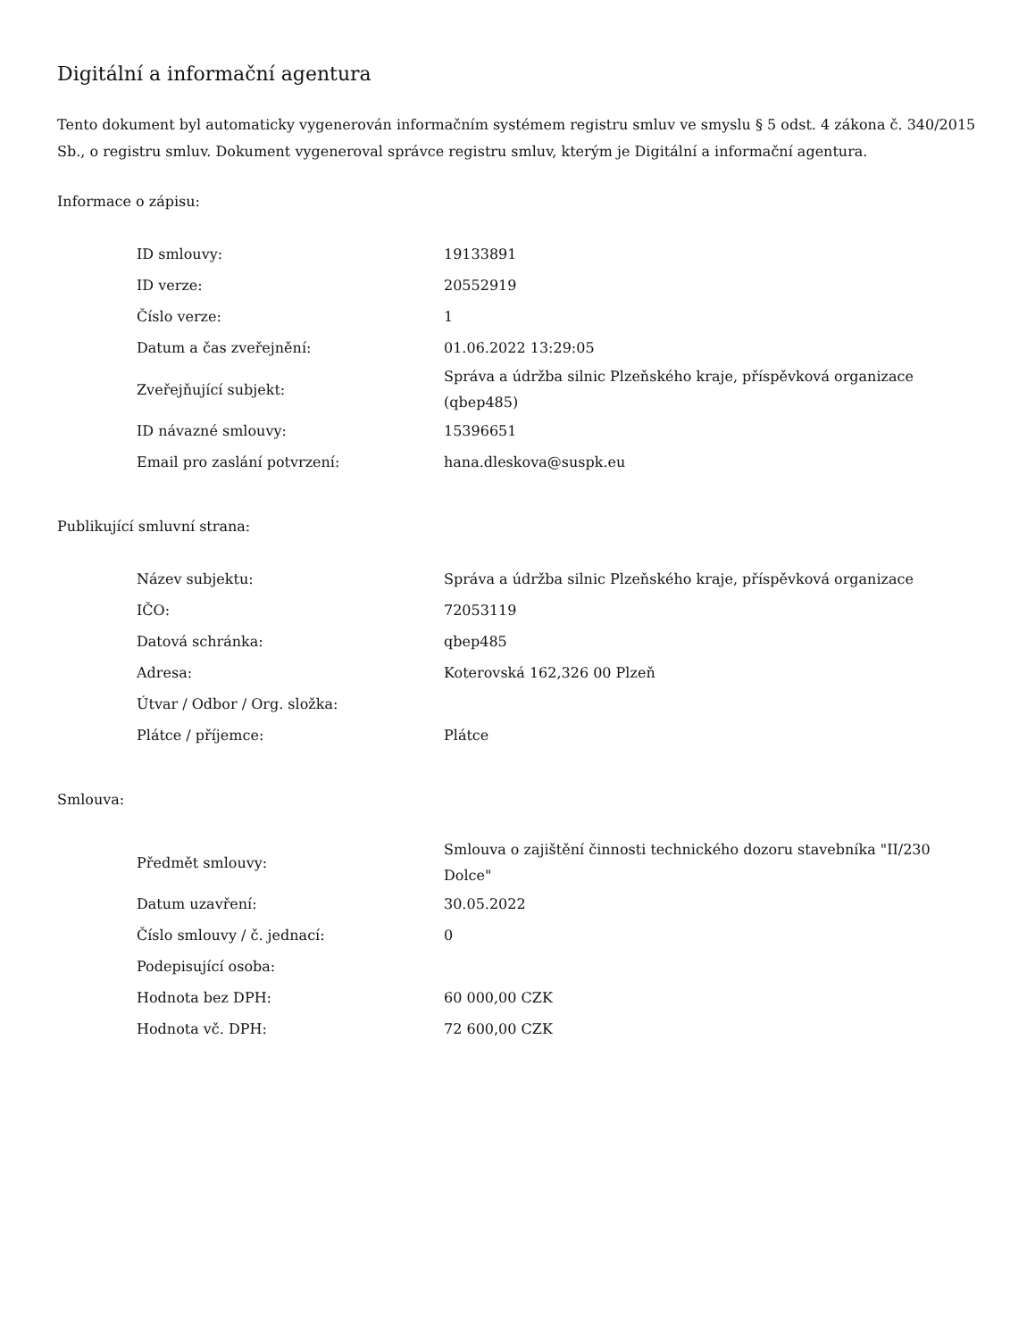Digitální a informační agentura
Tento dokument byl automaticky vygenerován informačním systémem registru smluv ve smyslu § 5 odst. 4 zákona č. 340/2015 Sb., o registru smluv. Dokument vygeneroval správce registru smluv, kterým je Digitální a informační agentura.
Informace o zápisu:
| ID smlouvy: | 19133891 |
| ID verze: | 20552919 |
| Číslo verze: | 1 |
| Datum a čas zveřejnění: | 01.06.2022 13:29:05 |
| Zveřejňující subjekt: | Správa a údržba silnic Plzeňského kraje, příspěvková organizace (qbep485) |
| ID návazné smlouvy: | 15396651 |
| Email pro zaslání potvrzení: | hana.dleskova@suspk.eu |
Publikující smluvní strana:
| Název subjektu: | Správa a údržba silnic Plzeňského kraje, příspěvková organizace |
| IČO: | 72053119 |
| Datová schránka: | qbep485 |
| Adresa: | Koterovská 162,326 00 Plzeň |
| Útvar / Odbor / Org. složka: | |
| Plátce / příjemce: | Plátce |
Smlouva:
| Předmět smlouvy: | Smlouva o zajištění činnosti technického dozoru stavebníka "II/230 Dolce" |
| Datum uzavření: | 30.05.2022 |
| Číslo smlouvy / č. jednací: | 0 |
| Podepisující osoba: | |
| Hodnota bez DPH: | 60 000,00 CZK |
| Hodnota vč. DPH: | 72 600,00 CZK |